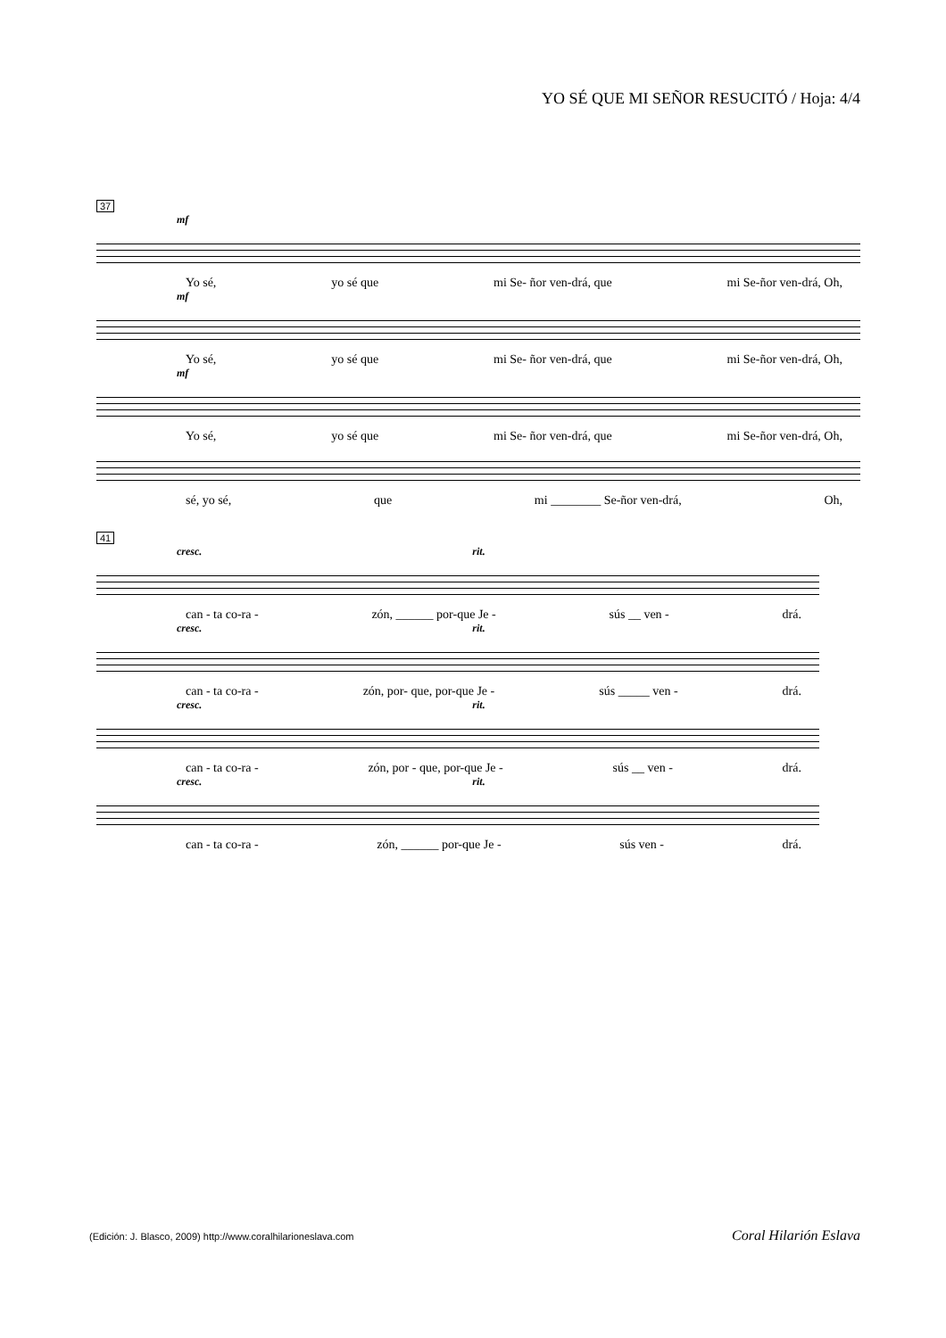YO SÉ QUE MI SEÑOR RESUCITÓ / Hoja: 4/4
37
mf
Yo sé, yo sé que mi Se- ñor ven-drá, que mi Se-ñor ven-drá, Oh,
mf
Yo sé, yo sé que mi Se- ñor ven-drá, que mi Se-ñor ven-drá, Oh,
mf
Yo sé, yo sé que mi Se- ñor ven-drá, que mi Se-ñor ven-drá, Oh,
sé, yo sé, que mi ________ Se-ñor ven-drá, Oh,
41
cresc. rit.
can - ta co-ra - zón, ______ por-que Je - sús __ ven - drá.
cresc. rit.
can - ta co-ra - zón, por- que, por-que Je - sús _____ ven - drá.
cresc. rit.
can - ta co-ra - zón, por - que, por-que Je - sús __ ven - drá.
cresc. rit.
can - ta co-ra - zón, ______ por-que Je - sús ven - drá.
(Edición: J. Blasco, 2009) http://www.coralhilarioneslava.com Coral Hilarión Eslava